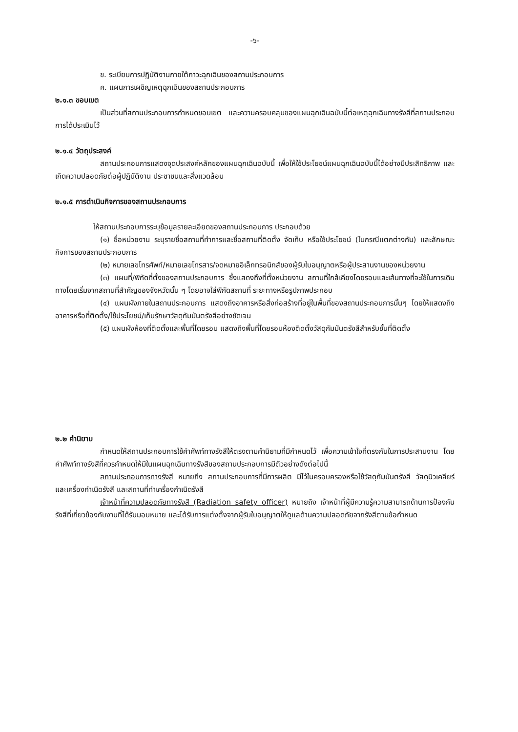-๖-
ข. ระเบียบการปฏิบัติงานภายใต้ภาวะฉุกเฉินของสถานประกอบการ
ค. แผนการเผชิญเหตุฉุกเฉินของสถานประกอบการ
๒.๑.๓ ขอบเขต
เป็นส่วนที่สถานประกอบการกำหนดขอบเขต และความครอบคลุมของแผนฉุกเฉินฉบับนี้ต่อเหตุฉุกเฉินทางรังสีที่สถานประกอบการได้ประเมินไว้
๒.๑.๔ วัตถุประสงค์
สถานประกอบการแสดงจุดประสงค์หลักของแผนฉุกเฉินฉบับนี้ เพื่อให้ใช้ประโยชน์แผนฉุกเฉินฉบับนี้ได้อย่างมีประสิทธิภาพ และเกิดความปลอดภัยต่อผู้ปฏิบัติงาน ประชาชนและสิ่งแวดล้อม
๒.๑.๕ การดำเนินกิจการของสถานประกอบการ
ให้สถานประกอบการระบุข้อมูลรายละเอียดของสถานประกอบการ ประกอบด้วย
(๑) ชื่อหน่วยงาน ระบุรายชื่อสถานที่ทำการและชื่อสถานที่ติดตั้ง จัดเก็บ หรือใช้ประโยชน์ (ในกรณีแตกต่างกัน) และลักษณะกิจการของสถานประกอบการ
(๒) หมายเลขโทรศัพท์/หมายเลขโทรสาร/จดหมายอิเล็กทรอนิกส์ของผู้รับใบอนุญาตหรือผู้ประสานงานของหน่วยงาน
(๓) แผนที่/พิกัดที่ตั้งของสถานประกอบการ ซึ่งแสดงถึงที่ตั้งหน่วยงาน สถานที่ใกล้เคียงโดยรอบและเส้นทางที่จะใช้ในการเดินทางโดยเริ่มจากสถานที่สำคัญของจังหวัดนั้น ๆ โดยอาจใส่พิกัดสถานที่ ระยะทางหรือรูปภาพประกอบ
(๔) แผนผังภายในสถานประกอบการ แสดงถึงอาคารหรือสิ่งก่อสร้างที่อยู่ในพื้นที่ของสถานประกอบการนั้นๆ โดยให้แสดงถึงอาคารหรือที่ติดตั้ง/ใช้ประโยชน์/เก็บรักษาวัสดุกัมมันตรังสีอย่างชัดเจน
(๕) แผนผังห้องที่ติดตั้งและพื้นที่โดยรอบ แสดงถึงพื้นที่โดยรอบห้องติดตั้งวัสดุกัมมันตรังสีสำหรับชั้นที่ติดตั้ง
๒.๒ คำนิยาม
กำหนดให้สถานประกอบการใช้คำศัพท์ทางรังสีให้ตรงตามคำนิยามที่มีกำหนดไว้ เพื่อความเข้าใจที่ตรงกันในการประสานงาน โดยคำศัพท์ทางรังสีที่ควรกำหนดให้มีในแผนฉุกเฉินทางรังสีของสถานประกอบการมีตัวอย่างดังต่อไปนี้
สถานประกอบการทางรังสี หมายถึง สถานประกอบการที่มีการผลิต มีไว้ในครอบครองหรือใช้วัสดุกัมมันตรังสี วัสดุนิวเคลียร์และเครื่องกำเนิดรังสี และสถานที่ทำเครื่องกำเนิดรังสี
เจ้าหน้าที่ความปลอดภัยทางรังสี (Radiation safety officer) หมายถึง เจ้าหน้าที่ผู้มีความรู้ความสามารถด้านการป้องกันรังสีที่เกี่ยวข้องกับงานที่ได้รับมอบหมาย และได้รับการแต่งตั้งจากผู้รับใบอนุญาตให้ดูแลด้านความปลอดภัยจากรังสีตามข้อกำหนด